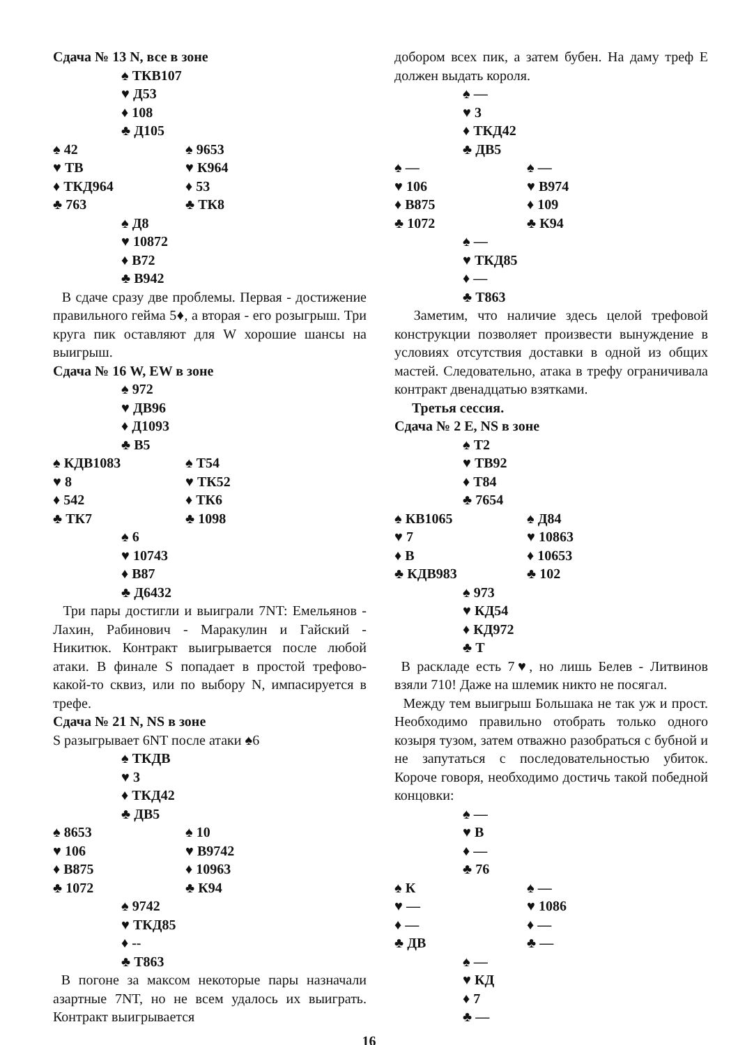Сдача № 13 N, все в зоне
♠ ТКВ107
♥ Д53
♦ 108
♣ Д105
♠ 42 ♠ 9653
♥ ТВ ♥ К964
♦ ТКД964 ♦ 53
♣ 763 ♣ ТК8
♠ Д8
♥ 10872
♦ В72
♣ В942
В сдаче сразу две проблемы. Первая - достижение правильного гейма 5♦, а вторая - его розыгрыш. Три круга пик оставляют для W хорошие шансы на выигрыш.
Сдача № 16 W, EW в зоне
♠ 972
♥ ДВ96
♦ Д1093
♣ В5
♠ КДВ1083 ♠ Т54
♥ 8 ♥ ТК52
♦ 542 ♦ ТК6
♣ ТК7 ♣ 1098
♠ 6
♥ 10743
♦ В87
♣ Д6432
Три пары достигли и выиграли 7NT: Емельянов - Лахин, Рабинович - Маракулин и Гайский - Никитюк. Контракт выигрывается после любой атаки. В финале S попадает в простой трефово-какой-то сквиз, или по выбору N, импасируется в трефе.
Сдача № 21 N, NS в зоне
S разыгрывает 6NT после атаки ♠6
♠ ТКДВ
♥ 3
♦ ТКД42
♣ ДВ5
♠ 8653 ♠ 10
♥ 106 ♥ В9742
♦ В875 ♦ 10963
♣ 1072 ♣ К94
♠ 9742
♥ ТКД85
♦ --
♣ Т863
В погоне за максом некоторые пары назначали азартные 7NT, но не всем удалось их выиграть. Контракт выигрывается
добором всех пик, а затем бубен. На даму треф Е должен выдать короля.
♠ —
♥ 3
♦ ТКД42
♣ ДВ5
♠ — ♠ —
♥ 106 ♥ В974
♦ В875 ♦ 109
♣ 1072 ♣ К94
♠ —
♥ ТКД85
♦ —
♣ Т863
Заметим, что наличие здесь целой трефовой конструкции позволяет произвести вынуждение в условиях отсутствия доставки в одной из общих мастей. Следовательно, атака в трефу ограничивала контракт двенадцатью взятками.
Третья сессия.
Сдача № 2 E, NS в зоне
♠ Т2
♥ ТВ92
♦ Т84
♣ 7654
♠ КВ1065 ♠ Д84
♥ 7 ♥ 10863
♦ В ♦ 10653
♣ КДВ983 ♣ 102
♠ 973
♥ КД54
♦ КД972
♣ Т
В раскладе есть 7♥, но лишь Белев - Литвинов взяли 710! Даже на шлемик никто не посягал.
Между тем выигрыш Большака не так уж и прост. Необходимо правильно отобрать только одного козыря тузом, затем отважно разобраться с бубной и не запутаться с последовательностью убиток. Короче говоря, необходимо достичь такой победной концовки:
♠ —
♥ В
♦ —
♣ 76
♠ К ♠ —
♥ — ♥ 1086
♦ — ♦ —
♣ ДВ ♣ —
♠ —
♥ КД
♦ 7
♣ —
16